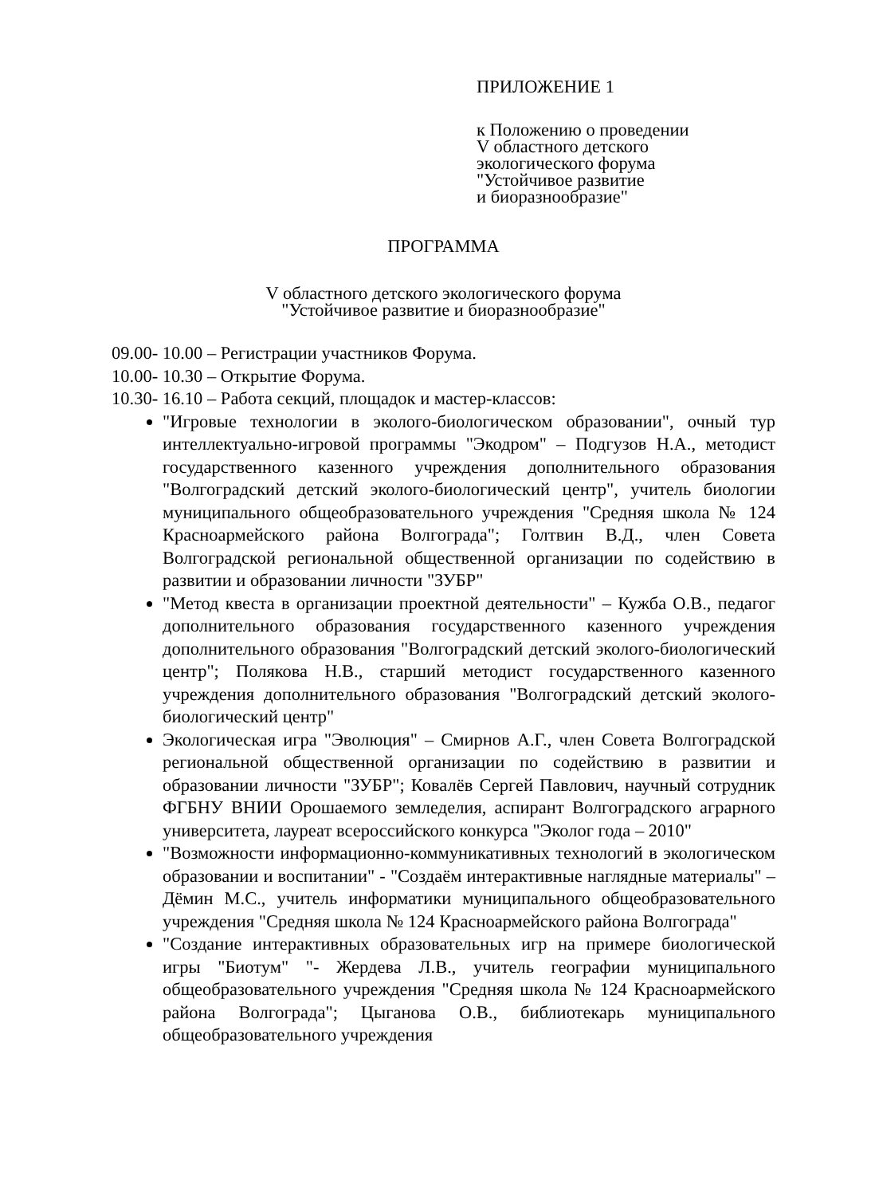ПРИЛОЖЕНИЕ 1
к Положению о проведении
V областного детского
экологического форума
"Устойчивое развитие
и биоразнообразие"
ПРОГРАММА
V областного детского экологического форума
"Устойчивое развитие и биоразнообразие"
09.00- 10.00 – Регистрации участников Форума.
10.00- 10.30 – Открытие Форума.
10.30- 16.10 – Работа секций, площадок и мастер-классов:
"Игровые технологии в эколого-биологическом образовании", очный тур интеллектуально-игровой программы "Экодром" – Подгузов Н.А., методист государственного казенного учреждения дополнительного образования "Волгоградский детский эколого-биологический центр", учитель биологии муниципального общеобразовательного учреждения "Средняя школа № 124 Красноармейского района Волгограда"; Голтвин В.Д., член Совета Волгоградской региональной общественной организации по содействию в развитии и образовании личности "ЗУБР"
"Метод квеста в организации проектной деятельности" – Кужба О.В., педагог дополнительного образования государственного казенного учреждения дополнительного образования "Волгоградский детский эколого-биологический центр"; Полякова Н.В., старший методист государственного казенного учреждения дополнительного образования "Волгоградский детский эколого-биологический центр"
Экологическая игра "Эволюция" – Смирнов А.Г., член Совета Волгоградской региональной общественной организации по содействию в развитии и образовании личности "ЗУБР"; Ковалёв Сергей Павлович, научный сотрудник ФГБНУ ВНИИ Орошаемого земледелия, аспирант Волгоградского аграрного университета, лауреат всероссийского конкурса "Эколог года – 2010"
"Возможности информационно-коммуникативных технологий в экологическом образовании и воспитании" - "Создаём интерактивные наглядные материалы" – Дёмин М.С., учитель информатики муниципального общеобразовательного учреждения "Средняя школа № 124 Красноармейского района Волгограда"
"Создание интерактивных образовательных игр на примере биологической игры "Биотум" "- Жердева Л.В., учитель географии муниципального общеобразовательного учреждения "Средняя школа № 124 Красноармейского района Волгограда"; Цыганова О.В., библиотекарь муниципального общеобразовательного учреждения